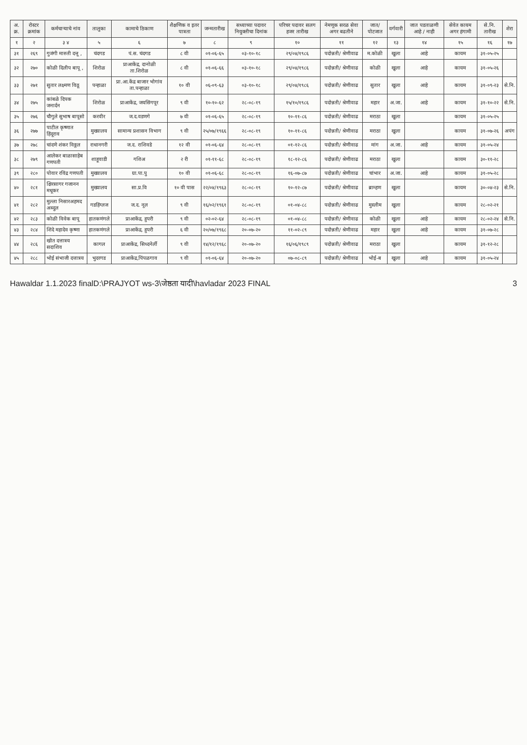| अ. क्र. | रोस्टर क्रमांक | कर्मचाऱ्याचे नांव | तालुका | कामाचे ठिकाण | शैक्षणिक व इतर पात्रता | जन्मतारीख | सध्याच्या पदावर नियुक्तीचा दिनांक | परिचर पदावर सलग हजर तारीख | नेमणूक सरळ सेवा अगर बढतीने | जात/ पोटजात | वर्गवारी | जात पडताळणी आहे / नाही | सेवेत कायम अगर हंगामी | से.नि. तारीख | शेरा |
| --- | --- | --- | --- | --- | --- | --- | --- | --- | --- | --- | --- | --- | --- | --- | --- |
| १ | २ | ३ ४ | ५ | ६ | ७ | ८ | ९ | १० | ११ | १२ | १३ | १४ | १५ | १६ | १७ |
| ३१ | २६९ | गुजंगी मारुती दत्तू , | चंदगड | पं.स. चंदगड | ८ वी | ०१-०६-६५ | ०३-१०-१८ | २९/०४/१९८६ | पदोन्नती/ श्रेणीवाढ | म.कोळी | खुला | आहे | कायम | ३१-०५-२५ | |
| ३२ | २७० | कोळी दिलीप बापू , | शिरोळ | प्राआकेंद्र, दानोळी ता.शिरोळ | ८ वी | ०१-०६-६६ | ०३-१०-१८ | २९/०४/१९८६ | पदोन्नती/ श्रेणीवाढ | कोळी | खुला | आहे | कायम | ३१-०५-२६ | |
| ३३ | २७१ | सुतार लक्ष्मण विठू | पन्हाळा | प्रा.आ.केंद्र बाजार भोगांव ता.पन्हाळा | १० वी | ०६-०९-६३ | ०३-१०-१८ | २९/०४/१९८६ | पदोन्नती/ श्रेणीवाढ | सुतार | खुला | आहे | कायम | ३१-०९-२३ | से.नि. |
| ३४ | २७५ | कांबळे दिपक जनार्दन | शिरोळ | प्राआकेंद्र, जयसिंगपूर | ९ वी | १०-१०-६२ | २८-०८-१९ | १५/१०/१९८६ | पदोन्नती/ श्रेणीवाढ | महार | अ.जा. | आहे | कायम | ३१-१०-२२ | से.नि. |
| ३५ | २७६ | चौगुले सुभाष बापूसो | करवीर | ज.द.वडणगे | ७ वी | ०१-०६-६५ | २८-०८-१९ | १०-११-८६ | पदोन्नती/ श्रेणीवाढ | मराठा | खुला | | कायम | ३१-०५-२५ | |
| ३६ | २७७ | पाटील कृष्णात हिंदूराव | मुख्यालय | सामान्य प्रशासन विभाग | ९ वी | २५/०७/१९६६ | २८-०८-१९ | १०-११-८६ | पदोन्नती/ श्रेणीवाढ | मराठा | खुला | | कायम | ३१-०७-२६ | अपंग |
| ३७ | २७८ | चांदणे शंकर विठ्ठल | राधानगरी | ज.द. राशिवडे | १२ वी | ०१-०६-६४ | २८-०८-१९ | ०१-१२-८६ | पदोन्नती/ श्रेणीवाढ | मांग | अ.जा. | आहे | कायम | ३१-०५-२४ | |
| ३८ | २७९ | आलेकर बाळासाहेब गणपती | शाहूवाडी | गशिअ | २ री | ०१-११-६८ | २८-०८-१९ | १८-१२-८६ | पदोन्नती/ श्रेणीवाढ | मराठा | खुला | | कायम | ३०-११-२८ | |
| ३९ | २८० | पोवार रविंद्र गणपती | मुख्यालय | ग्रा.पा.पु | १० वी | ०१-०६-६८ | २८-०८-१९ | १६-०७-८७ | पदोन्नती/ श्रेणीवाढ | चांभार | अ.जा. | आहे | कायम | ३१-०५-२८ | |
| ४० | २८१ | क्षिरसागर गजानन मधूकर | मुख्यालय | सा.प्र.वि | १० वी पास | २२/०४/१९६३ | २८-०८-१९ | १०-१२-८७ | पदोन्नती/ श्रेणीवाढ | ब्राम्हण | खुला | | कायम | ३०-०४-२३ | से.नि. |
| ४१ | २८२ | मुल्ला निसारअहमद अब्दुल | गडहिंग्लज | ज.द. नूल | ९ वी | १६/०२/१९६१ | २८-०८-१९ | ०१-०४-८८ | पदोन्नती/ श्रेणीवाढ | मुस्लीम | खुला | | कायम | २८-०२-२१ | |
| ४२ | २८३ | कोळी विवेक बापू | हातकणंगले | प्राआकेंद्र, हुपरी | ९ वी | ०२-०२-६४ | २८-०८-१९ | ०१-०४-८८ | पदोन्नती/ श्रेणीवाढ | कोळी | खुला | आहे | कायम | २८-०२-२४ | से.नि. |
| ४३ | २८४ | शिंदे महादेव कृष्णा | हातकणंगले | प्राआकेंद्र, हुपरी | ६ वी | २०/०७/१९६८ | २०-०७-२० | ११-०२-८९ | पदोन्नती/ श्रेणीवाढ | महार | खुला | आहे | कायम | ३१-०७-२८ | |
| ४४ | २८६ | खोत दत्तात्रय सदाशिव | कागल | प्राआकेंद्र, सिध्दनेर्ली | ९ वी | १४/१२/१९६८ | २०-०७-२० | १६/०६/१९८९ | पदोन्नती/ श्रेणीवाढ | मराठा | खुला | | कायम | ३१-१२-२८ | |
| ४५ | २८८ | भोई संभाजी दत्तात्रय | भुदरगड | प्राआकेंद्र,पिंपळगाव | ९ वी | ०१-०६-६४ | २०-०७-२० | ०७-०८-८९ | पदोन्नती/ श्रेणीवाढ | भोई-ब | खुला | आहे | कायम | ३१-०५-२४ | |
Hawaldar 1.1.2023 finalD:\PRAJYOT ws-3\जेष्ठता यादी\havladar 2023 FINAL 3